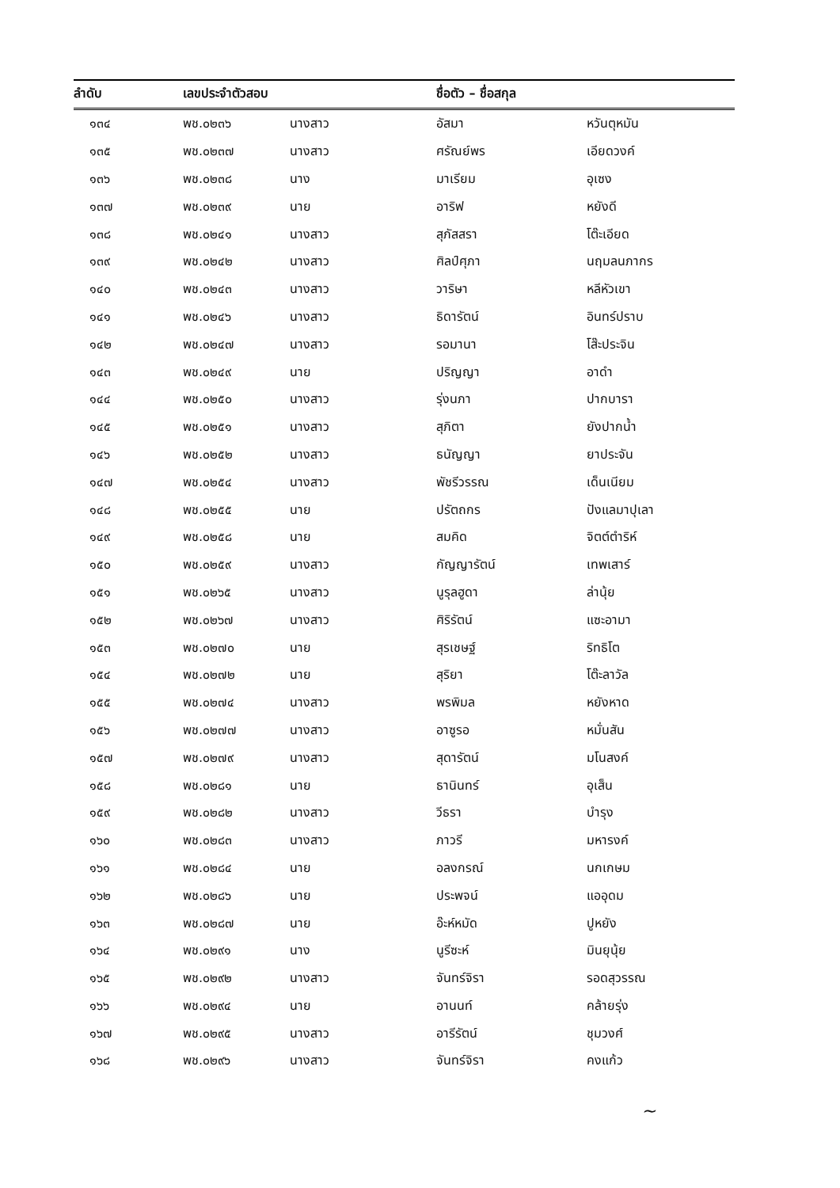| ลำดับ | เลขประจำตัวสอบ | | ชื่อตัว – ชื่อสกุล | |
| --- | --- | --- | --- | --- |
| ๑๓๔ | พช.๐๒๓๖ | นางสาว | อัสมา | หวันตุหมัน |
| ๑๓๕ | พช.๐๒๓๗ | นางสาว | ศรัณย์พร | เอียดวงค์ |
| ๑๓๖ | พช.๐๒๓๘ | นาง | มาเรียม | อุเซง |
| ๑๓๗ | พช.๐๒๓๙ | นาย | อาริฟ | หยังดี |
| ๑๓๘ | พช.๐๒๔๑ | นางสาว | สุภัสสรา | โต๊ะเอียด |
| ๑๓๙ | พช.๐๒๔๒ | นางสาว | ศิลป์ศุภา | นฤมลนภากร |
| ๑๔๐ | พช.๐๒๔๓ | นางสาว | วาริษา | หลีหัวเขา |
| ๑๔๑ | พช.๐๒๔๖ | นางสาว | ธิดารัตน์ | อินทร์ปราบ |
| ๑๔๒ | พช.๐๒๔๗ | นางสาว | รอมานา | โส๊ะประจิน |
| ๑๔๓ | พช.๐๒๔๙ | นาย | ปริญญา | อาดำ |
| ๑๔๔ | พช.๐๒๕๐ | นางสาว | รุ่งนภา | ปากบารา |
| ๑๔๕ | พช.๐๒๕๑ | นางสาว | สุภิตา | ยังปากน้ำ |
| ๑๔๖ | พช.๐๒๕๒ | นางสาว | ธนัญญา | ยาประจัน |
| ๑๔๗ | พช.๐๒๕๔ | นางสาว | พัชรีวรรณ | เด็นเนียม |
| ๑๔๘ | พช.๐๒๕๕ | นาย | ปรัตถกร | ปังแลมาปุเลา |
| ๑๔๙ | พช.๐๒๕๘ | นาย | สมคิด | จิตต์ตำริห์ |
| ๑๕๐ | พช.๐๒๕๙ | นางสาว | กัญญารัตน์ | เทพเสาร์ |
| ๑๕๑ | พช.๐๒๖๕ | นางสาว | นูรุลฮูดา | ล่านุ้ย |
| ๑๕๒ | พช.๐๒๖๗ | นางสาว | ศิริรัตน์ | แซะอามา |
| ๑๕๓ | พช.๐๒๗๐ | นาย | สุรเชษฐ์ | ริทธิโต |
| ๑๕๔ | พช.๐๒๗๒ | นาย | สุริยา | โต๊ะลาวัล |
| ๑๕๕ | พช.๐๒๗๔ | นางสาว | พรพิมล | หยังหาด |
| ๑๕๖ | พช.๐๒๗๗ | นางสาว | อาซูรอ | หมั่นสัน |
| ๑๕๗ | พช.๐๒๗๙ | นางสาว | สุดารัตน์ | มโนสงค์ |
| ๑๕๘ | พช.๐๒๘๑ | นาย | ธานินทร์ | อุเส็น |
| ๑๕๙ | พช.๐๒๘๒ | นางสาว | วีธรา | บำรุง |
| ๑๖๐ | พช.๐๒๘๓ | นางสาว | ภาวรี | มหารงค์ |
| ๑๖๑ | พช.๐๒๘๔ | นาย | อลงกรณ์ | นกเกษม |
| ๑๖๒ | พช.๐๒๘๖ | นาย | ประพจน์ | แออุดม |
| ๑๖๓ | พช.๐๒๘๗ | นาย | อ๊ะห์หมัด | ปูหยัง |
| ๑๖๔ | พช.๐๒๙๑ | นาง | นูรีซะห์ | มินยุนุ้ย |
| ๑๖๕ | พช.๐๒๙๒ | นางสาว | จันทร์จิรา | รอดสุวรรณ |
| ๑๖๖ | พช.๐๒๙๔ | นาย | อานนท์ | คล้ายรุ่ง |
| ๑๖๗ | พช.๐๒๙๕ | นางสาว | อารีรัตน์ | ชุมวงศ์ |
| ๑๖๘ | พช.๐๒๙๖ | นางสาว | จันทร์จิรา | คงแก้ว |
~